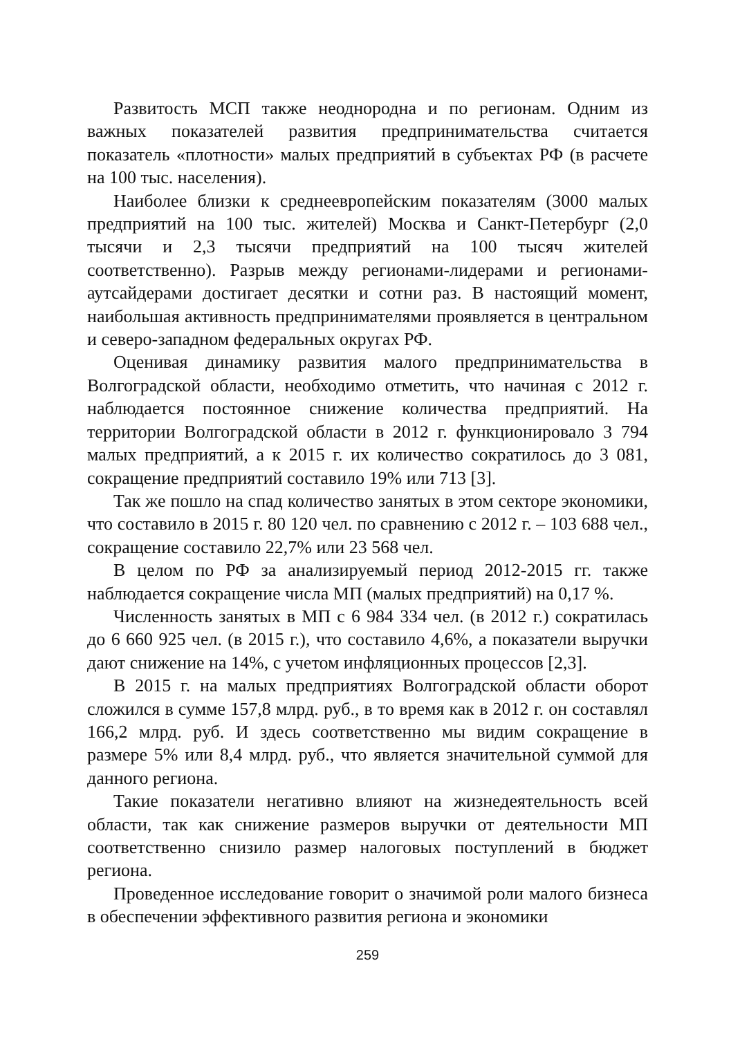Развитость МСП также неоднородна и по регионам. Одним из важных показателей развития предпринимательства считается показатель «плотности» малых предприятий в субъектах РФ (в расчете на 100 тыс. населения).
Наиболее близки к среднеевропейским показателям (3000 малых предприятий на 100 тыс. жителей) Москва и Санкт-Петербург (2,0 тысячи и 2,3 тысячи предприятий на 100 тысяч жителей соответственно). Разрыв между регионами-лидерами и регионами-аутсайдерами достигает десятки и сотни раз. В настоящий момент, наибольшая активность предпринимателями проявляется в центральном и северо-западном федеральных округах РФ.
Оценивая динамику развития малого предпринимательства в Волгоградской области, необходимо отметить, что начиная с 2012 г. наблюдается постоянное снижение количества предприятий. На территории Волгоградской области в 2012 г. функционировало 3 794 малых предприятий, а к 2015 г. их количество сократилось до 3 081, сокращение предприятий составило 19% или 713 [3].
Так же пошло на спад количество занятых в этом секторе экономики, что составило в 2015 г. 80 120 чел. по сравнению с 2012 г. – 103 688 чел., сокращение составило 22,7% или 23 568 чел.
В целом по РФ за анализируемый период 2012-2015 гг. также наблюдается сокращение числа МП (малых предприятий) на 0,17 %.
Численность занятых в МП с 6 984 334 чел. (в 2012 г.) сократилась до 6 660 925 чел. (в 2015 г.), что составило 4,6%, а показатели выручки дают снижение на 14%, с учетом инфляционных процессов [2,3].
В 2015 г. на малых предприятиях Волгоградской области оборот сложился в сумме 157,8 млрд. руб., в то время как в 2012 г. он составлял 166,2 млрд. руб. И здесь соответственно мы видим сокращение в размере 5% или 8,4 млрд. руб., что является значительной суммой для данного региона.
Такие показатели негативно влияют на жизнедеятельность всей области, так как снижение размеров выручки от деятельности МП соответственно снизило размер налоговых поступлений в бюджет региона.
Проведенное исследование говорит о значимой роли малого бизнеса в обеспечении эффективного развития региона и экономики
259